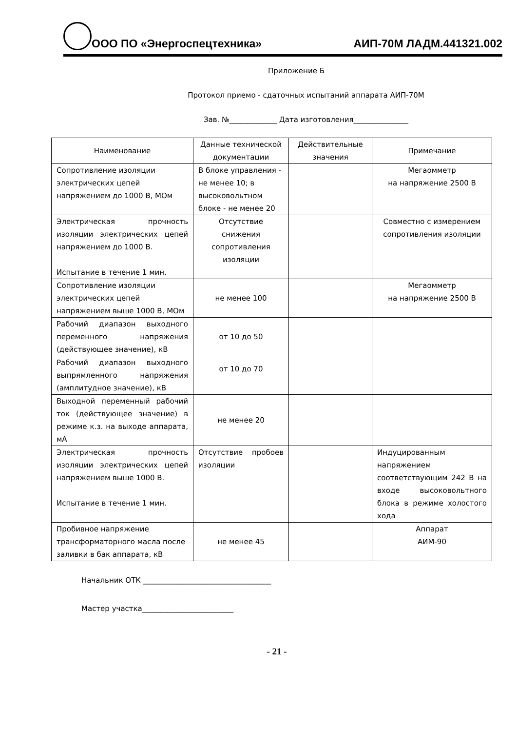ООО ПО «Энергоспецтехника» АИП-70М ЛАДМ.441321.002
Приложение Б
Протокол приемо - сдаточных испытаний аппарата АИП-70М
Зав. №_____________ Дата изготовления_______________
| Наименование | Данные технической документации | Действительные значения | Примечание |
| --- | --- | --- | --- |
| Сопротивление изоляции электрических цепей напряжением до 1000 В, МОм | В блоке управления - не менее 10; в высоковольтном блоке - не менее 20 | | Мегаомметр на напряжение 2500 В |
| Электрическая прочность изоляции электрических цепей напряжением до 1000 В. Испытание в течение 1 мин. | Отсутствие снижения сопротивления изоляции | | Совместно с измерением сопротивления изоляции |
| Сопротивление изоляции электрических цепей напряжением выше 1000 В, МОм | не менее 100 | | Мегаомметр на напряжение 2500 В |
| Рабочий диапазон выходного переменного напряжения (действующее значение), кВ | от 10 до 50 | | |
| Рабочий диапазон выходного выпрямленного напряжения (амплитудное значение), кВ | от 10 до 70 | | |
| Выходной переменный рабочий ток (действующее значение) в режиме к.з. на выходе аппарата, мА | не менее 20 | | |
| Электрическая прочность изоляции электрических цепей напряжением выше 1000 В. Испытание в течение 1 мин. | Отсутствие пробоев изоляции | | Индуцированным напряжением соответствующим 242 В на входе высоковольтного блока в режиме холостого хода |
| Пробивное напряжение трансформаторного масла после заливки в бак аппарата, кВ | не менее 45 | | Аппарат АИМ-90 |
Начальник ОТК ___________________________________
Мастер участка_________________________
- 21 -